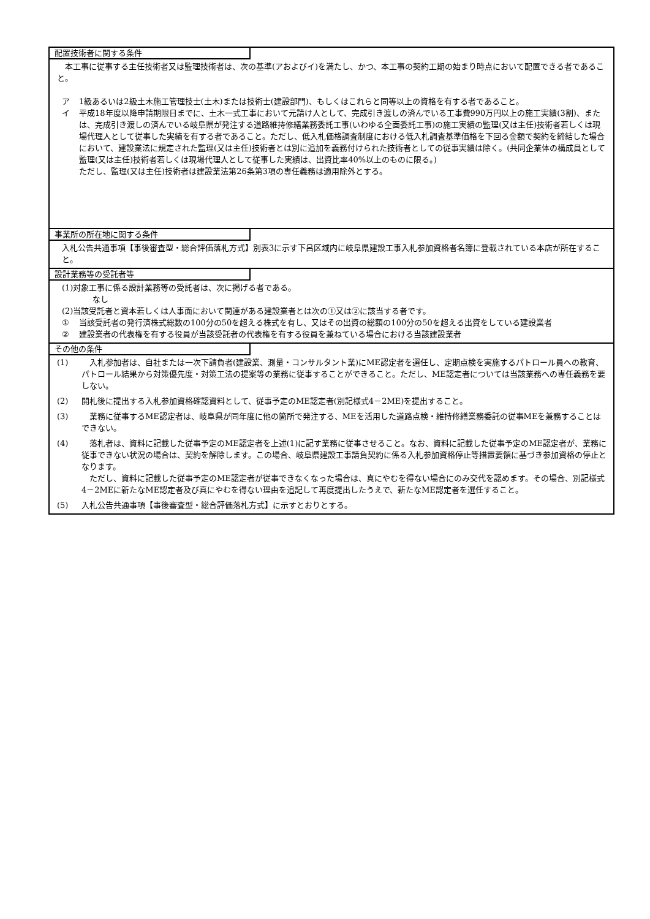配置技術者に関する条件
　本工事に従事する主任技術者又は監理技術者は、次の基準(アおよびイ)を満たし、かつ、本工事の契約工期の始まり時点において配置できる者であること。
ア 1級あるいは2級土木施工管理技士(土木)または技術士(建設部門)、もしくはこれらと同等以上の資格を有する者であること。
イ 平成18年度以降申請期限日までに、土木一式工事において元請け人として、完成引き渡しの済んでいる工事費990万円以上の施工実績(3割)、または、完成引き渡しの済んでいる岐阜県が発注する道路維持修繕業務委託工事(いわゆる全面委託工事)の施工実績の監理(又は主任)技術者若しくは現場代理人として従事した実績を有する者であること。ただし、低入札価格調査制度における低入札調査基準価格を下回る金額で契約を締結した場合において、建設業法に規定された監理(又は主任)技術者とは別に追加を義務付けられた技術者としての従事実績は除く。(共同企業体の構成員として監理(又は主任)技術者若しくは現場代理人として従事した実績は、出資比率40%以上のものに限る。)
ただし、監理(又は主任)技術者は建設業法第26条第3項の専任義務は適用除外とする。
事業所の所在地に関する条件
入札公告共通事項【事後審査型・総合評価落札方式】別表3に示す下呂区域内に岐阜県建設工事入札参加資格者名簿に登載されている本店が所在すること。
設計業務等の受託者等
(1)対象工事に係る設計業務等の受託者は、次に掲げる者である。
なし
(2)当該受託者と資本若しくは人事面において関連がある建設業者とは次の①又は②に該当する者です。
① 当該受託者の発行済株式総数の100分の50を超える株式を有し、又はその出資の総額の100分の50を超える出資をしている建設業者
② 建設業者の代表権を有する役員が当該受託者の代表権を有する役員を兼ねている場合における当該建設業者
その他の条件
(1) 　入札参加者は、自社または一次下請負者(建設業、測量・コンサルタント業)にME認定者を選任し、定期点検を実施するパトロール員への教育、パトロール結果から対策優先度・対策工法の提案等の業務に従事することができること。ただし、ME認定者については当該業務への専任義務を要しない。
(2) 開札後に提出する入札参加資格確認資料として、従事予定のME認定者(別記様式4－2ME)を提出すること。
(3) 　業務に従事するME認定者は、岐阜県が同年度に他の箇所で発注する、MEを活用した道路点検・維持修繕業務委託の従事MEを兼務することはできない。
(4) 　落札者は、資料に記載した従事予定のME認定者を上述(1)に記す業務に従事させること。なお、資料に記載した従事予定のME認定者が、業務に従事できない状況の場合は、契約を解除します。この場合、岐阜県建設工事請負契約に係る入札参加資格停止等措置要領に基づき参加資格の停止となります。
　ただし、資料に記載した従事予定のME認定者が従事できなくなった場合は、真にやむを得ない場合にのみ交代を認めます。その場合、別記様式4－2MEに新たなME認定者及び真にやむを得ない理由を追記して再度提出したうえで、新たなME認定者を選任すること。
(5) 入札公告共通事項【事後審査型・総合評価落札方式】に示すとおりとする。